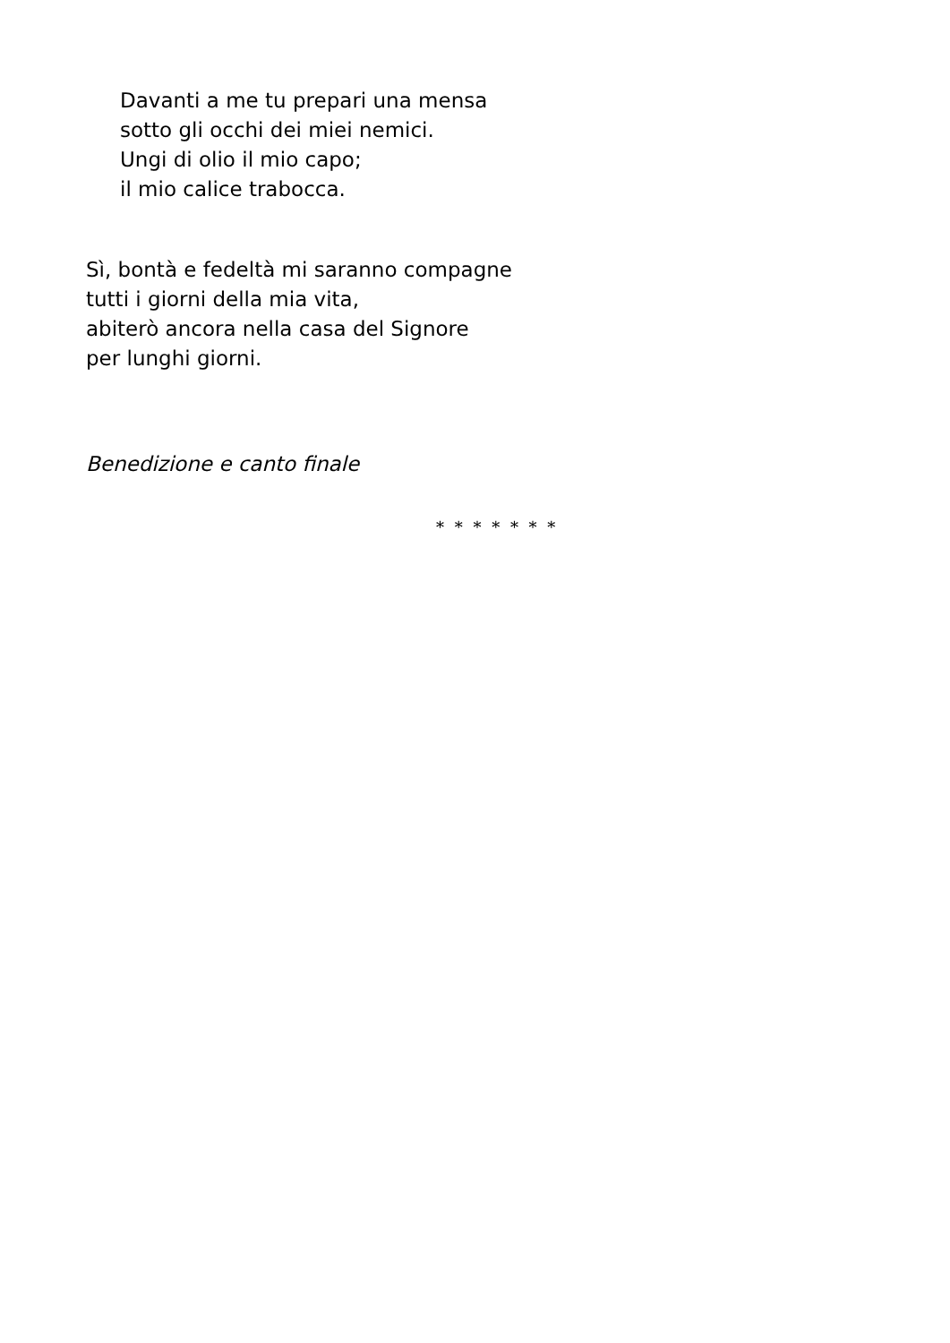Davanti a me tu prepari una mensa
sotto gli occhi dei miei nemici.
Ungi di olio il mio capo;
il mio calice trabocca.
Sì, bontà e fedeltà mi saranno compagne
tutti i giorni della mia vita,
abiterò ancora nella casa del Signore
per lunghi giorni.
Benedizione e canto finale
* * * * * * *